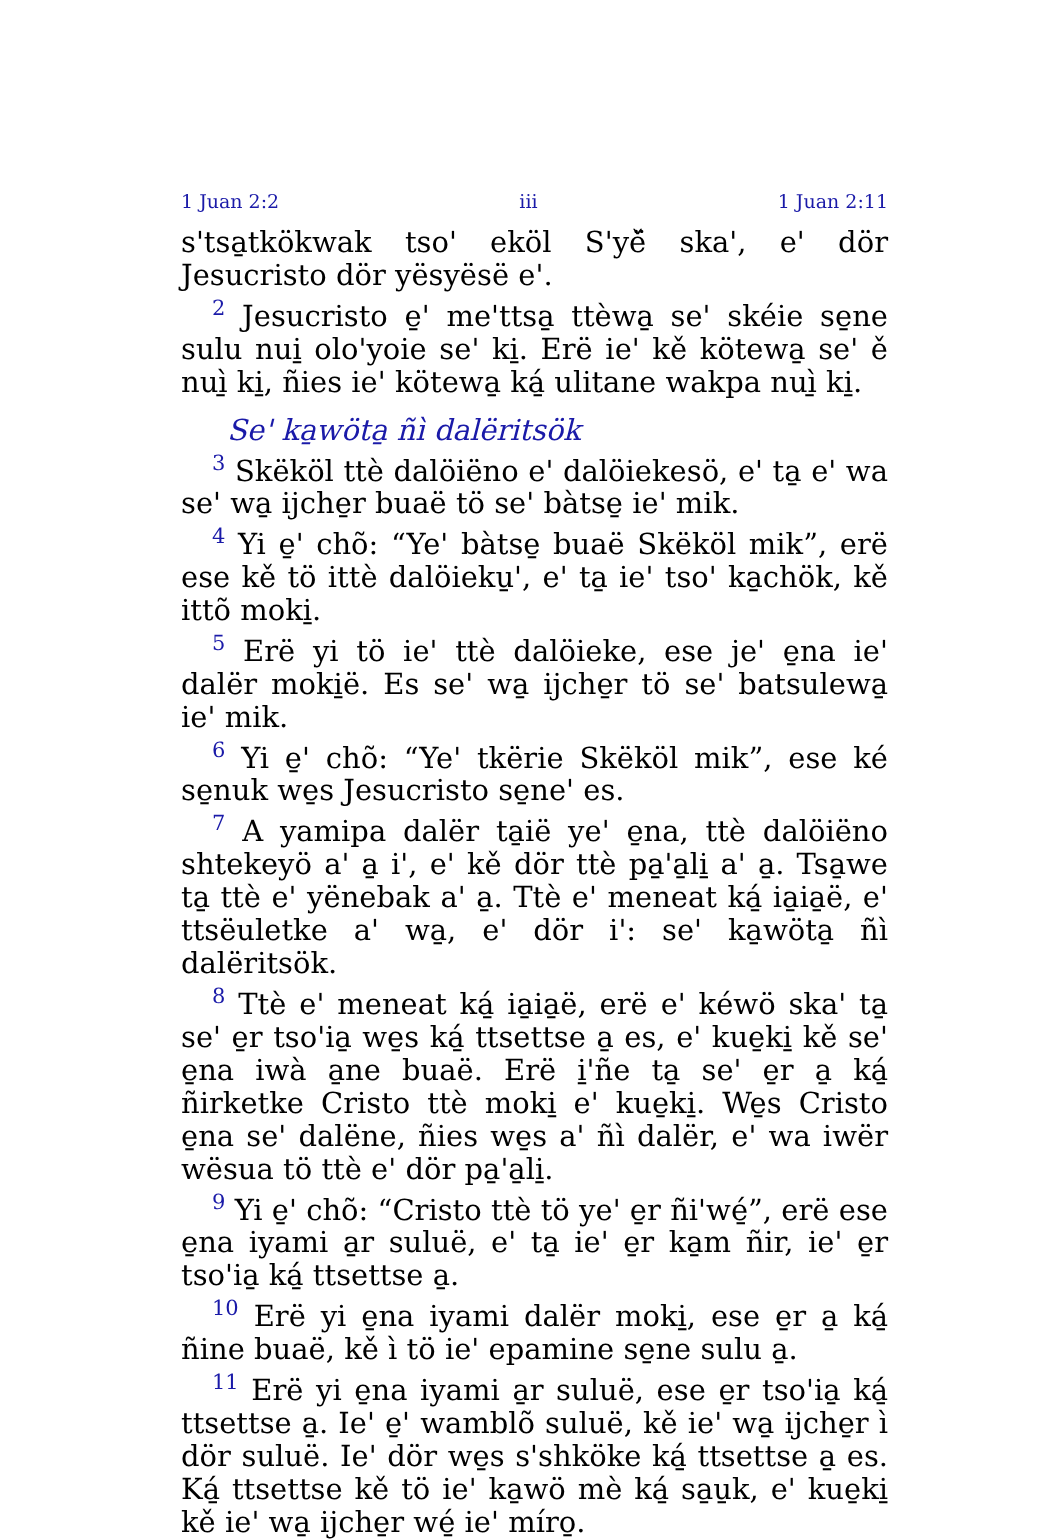1 Juan 2:2 iii 1 Juan 2:11
s'tsa̱tkökwak tso' eköl S'yě̈ ska', e' dör Jesucristo dör yësyësë e'.
<sup>2</sup> Jesucristo e̱' me'ttsa̱ ttèwa̱ se' skéie se̱ne sulu nui̱ olo'yoie se' ki̱. Erë ie' kě kötewa̱ se' ě nuì̱ ki̱, ñies ie' kötewa̱ ká̱ ulitane wakpa nuì̱ ki̱.
Se' ka̱wöta̱ ñì dalëritsök
<sup>3</sup> Skëköl ttè dalöiëno e' dalöiekesö, e' ta̱ e' wa se' wa̱ ijche̱r buaë tö se' bàtse̱ ie' mik.
<sup>4</sup> Yi e̱' chõ: “Ye' bàtse̱ buaë Skëköl mik”, erë ese kě tö ittè dalöieku̱', e' ta̱ ie' tso' ka̱chök, kě ittõ moki̱.
<sup>5</sup> Erë yi tö ie' ttè dalöieke, ese je' e̱na ie' dalër moki̱ë. Es se' wa̱ ijche̱r tö se' batsulewa̱ ie' mik.
<sup>6</sup> Yi e̱' chõ: “Ye' tkërie Skëköl mik”, ese ké se̱nuk we̱s Jesucristo se̱ne' es.
<sup>7</sup> A yamipa dalër ta̱iё ye' e̱na, ttè dalöiëno shtekeyö a' a̱ i', e' kě dör ttè pa̱'a̱li̱ a' a̱. Tsa̱we ta̱ ttè e' yënebak a' a̱. Ttè e' meneat ká̱ ia̱ia̱ë, e' ttsëuletke a' wa̱, e' dör i': se' ka̱wöta̱ ñì dalëritsök.
<sup>8</sup> Ttè e' meneat ká̱ ia̱ia̱ë, erë e' kéwö ska' ta̱ se' e̱r tso'ia̱ we̱s ká̱ ttsettse a̱ es, e' kue̱ki̱ kě se' e̱na iwà a̱ne buaë. Erë i̱'ñe ta̱ se' e̱r a̱ ká̱ ñirketke Cristo ttè moki̱ e' kue̱ki̱. We̱s Cristo e̱na se' dalëne, ñies we̱s a' ñì dalër, e' wa iwër wësua tö ttè e' dör pa̱'a̱li̱.
<sup>9</sup> Yi e̱' chõ: “Cristo ttè tö ye' e̱r ñi'wé̱”, erë ese e̱na iyami a̱r suluë, e' ta̱ ie' e̱r ka̱m ñir, ie' e̱r tso'ia̱ ká̱ ttsettse a̱.
<sup>10</sup> Erë yi e̱na iyami dalër moki̱, ese e̱r a̱ ká̱ ñine buaë, kě ì tö ie' epamine se̱ne sulu a̱.
<sup>11</sup> Erë yi e̱na iyami a̱r suluë, ese e̱r tso'ia̱ ká̱ ttsettse a̱. Ie' e̱' wamblõ suluë, kě ie' wa̱ ijche̱r ì dör suluë. Ie' dör we̱s s'shköke ká̱ ttsettse a̱ es. Ká̱ ttsettse kě tö ie' ka̱wö mè ká̱ sa̱u̱k, e' kue̱ki̱ kě ie' wa̱ ijche̱r wé̱ ie' míro̱.